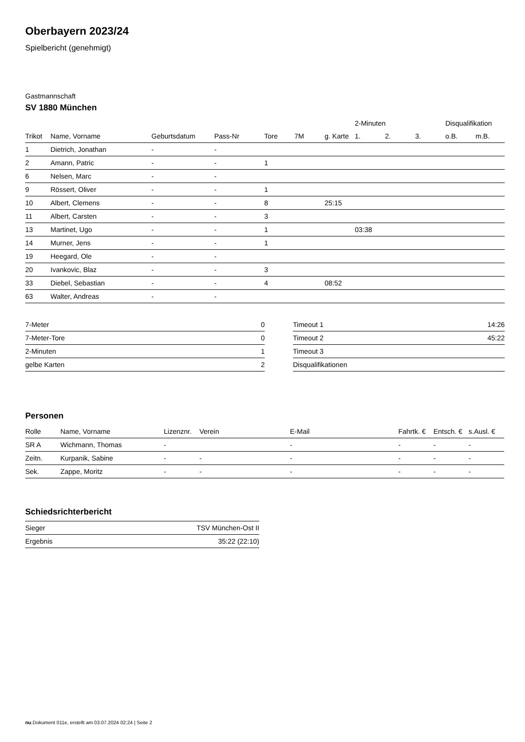Oberbayern 2023/24
Spielbericht (genehmigt)
Gastmannschaft
SV 1880 München
| | | | | | | | 2-Minuten | | | Disqualifikation | |
| --- | --- | --- | --- | --- | --- | --- | --- | --- | --- | --- | --- |
| Trikot | Name, Vorname | Geburtsdatum | Pass-Nr | Tore | 7M | g. Karte | 1. | 2. | 3. | o.B. | m.B. |
| 1 | Dietrich, Jonathan | - | - | | | | | | | | |
| 2 | Amann, Patric | - | - | 1 | | | | | | | |
| 6 | Nelsen, Marc | - | - | | | | | | | | |
| 9 | Rössert, Oliver | - | - | 1 | | | | | | | |
| 10 | Albert, Clemens | - | - | 8 | | 25:15 | | | | | |
| 11 | Albert, Carsten | - | - | 3 | | | | | | | |
| 13 | Martinet, Ugo | - | - | 1 | | | 03:38 | | | | |
| 14 | Murner, Jens | - | - | 1 | | | | | | | |
| 19 | Heegard, Ole | - | - | | | | | | | | |
| 20 | Ivankovic, Blaz | - | - | 3 | | | | | | | |
| 33 | Diebel, Sebastian | - | - | 4 | | 08:52 | | | | | |
| 63 | Walter, Andreas | - | - | | | | | | | | |
| 7-Meter | 0 |
| 7-Meter-Tore | 0 |
| 2-Minuten | 1 |
| gelbe Karten | 2 |
| Timeout 1 | 14:26 |
| Timeout 2 | 45:22 |
| Timeout 3 | |
| Disqualifikationen | |
Personen
| Rolle | Name, Vorname | Lizenznr. | Verein | E-Mail | Fahrtk. € | Entsch. € | s.Ausl. € |
| --- | --- | --- | --- | --- | --- | --- | --- |
| SR A | Wichmann, Thomas | - | | - | - | - | - |
| Zeitn. | Kurpanik, Sabine | - | - | - | - | - | - |
| Sek. | Zappe, Moritz | - | - | - | - | - | - |
Schiedsrichterbericht
| Sieger | TSV München-Ost II |
| Ergebnis | 35:22 (22:10) |
nu.Dokument 011e, erstellt am 03.07.2024 02:24 | Seite 2